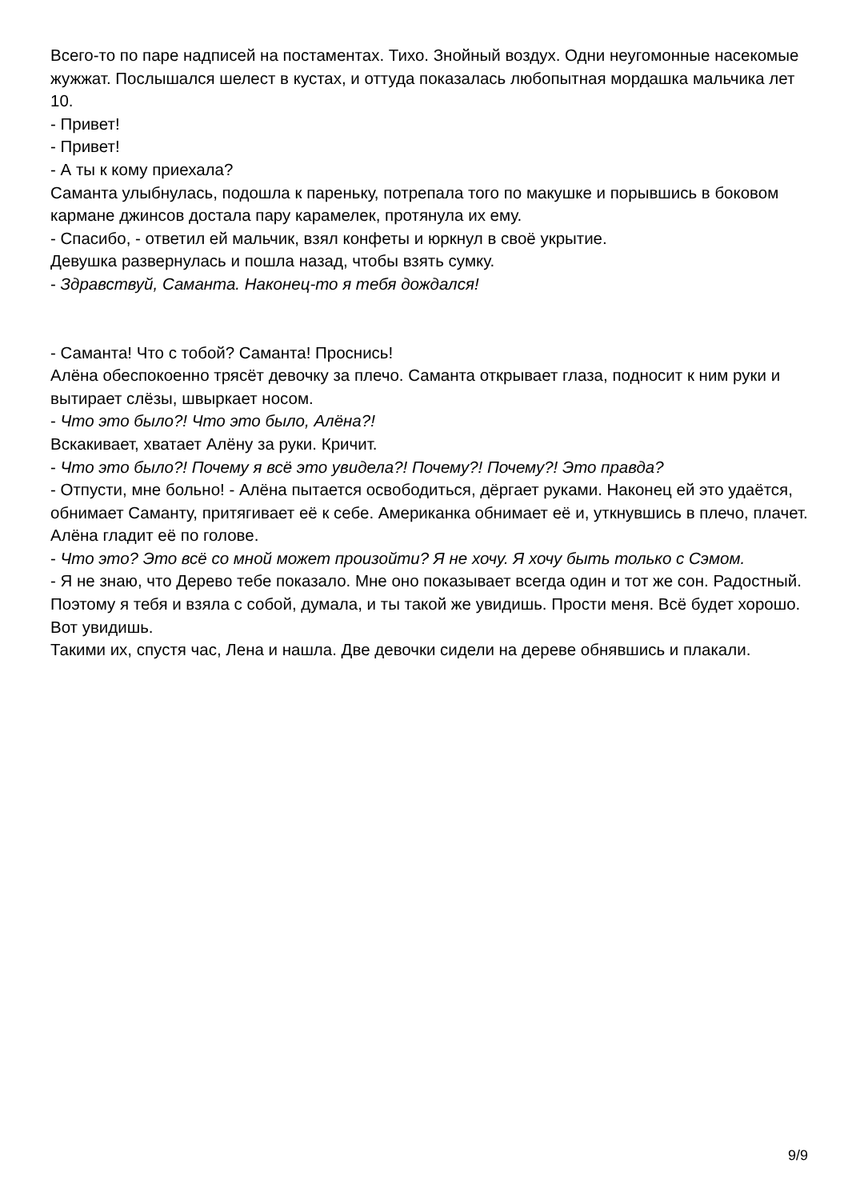Всего-то по паре надписей на постаментах. Тихо. Знойный воздух. Одни неугомонные насекомые жужжат. Послышался шелест в кустах, и оттуда показалась любопытная мордашка мальчика лет 10.
- Привет!
- Привет!
- А ты к кому приехала?
Саманта улыбнулась, подошла к пареньку, потрепала того по макушке и порывшись в боковом кармане джинсов достала пару карамелек, протянула их ему.
- Спасибо, - ответил ей мальчик, взял конфеты и юркнул в своё укрытие.
Девушка развернулась и пошла назад, чтобы взять сумку.
- Здравствуй, Саманта. Наконец-то я тебя дождался!
- Саманта! Что с тобой? Саманта! Проснись!
Алёна обеспокоенно трясёт девочку за плечо. Саманта открывает глаза, подносит к ним руки и вытирает слёзы, швыркает носом.
- Что это было?! Что это было, Алёна?!
Вскакивает, хватает Алёну за руки. Кричит.
- Что это было?! Почему я всё это увидела?! Почему?! Почему?! Это правда?
- Отпусти, мне больно! - Алёна пытается освободиться, дёргает руками. Наконец ей это удаётся, обнимает Саманту, притягивает её к себе. Американка обнимает её и, уткнувшись в плечо, плачет.
Алёна гладит её по голове.
- Что это? Это всё со мной может произойти? Я не хочу. Я хочу быть только с Сэмом.
- Я не знаю, что Дерево тебе показало. Мне оно показывает всегда один и тот же сон. Радостный. Поэтому я тебя и взяла с собой, думала, и ты такой же увидишь. Прости меня. Всё будет хорошо. Вот увидишь.
Такими их, спустя час, Лена и нашла. Две девочки сидели на дереве обнявшись и плакали.
9/9